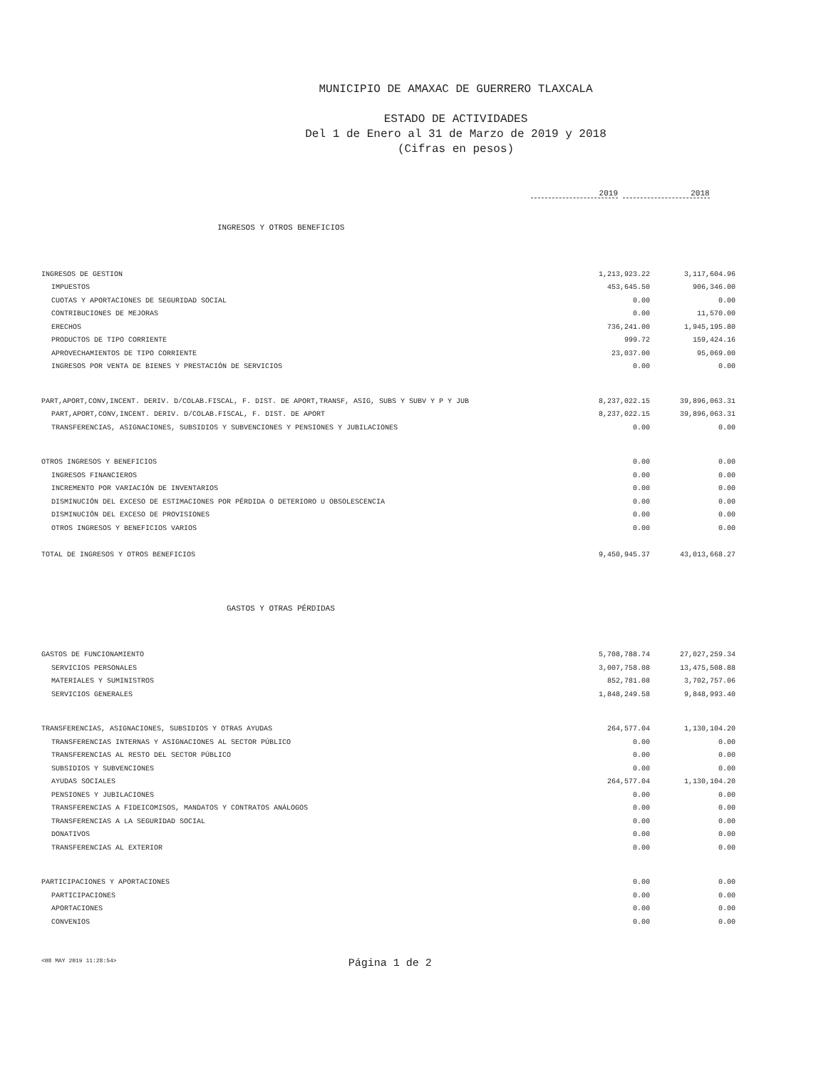MUNICIPIO DE AMAXAC DE GUERRERO TLAXCALA
ESTADO DE ACTIVIDADES
Del 1 de Enero al 31 de Marzo de 2019 y 2018
(Cifras en pesos)
2019 2018
INGRESOS Y OTROS BENEFICIOS
| INGRESOS DE GESTION | 1,213,923.22 | 3,117,604.96 |
| IMPUESTOS | 453,645.50 | 906,346.00 |
| CUOTAS Y APORTACIONES DE SEGURIDAD SOCIAL | 0.00 | 0.00 |
| CONTRIBUCIONES DE MEJORAS | 0.00 | 11,570.00 |
| ERECHOS | 736,241.00 | 1,945,195.80 |
| PRODUCTOS DE TIPO CORRIENTE | 999.72 | 159,424.16 |
| APROVECHAMIENTOS DE TIPO CORRIENTE | 23,037.00 | 95,069.00 |
| INGRESOS POR VENTA DE BIENES Y PRESTACIÓN DE SERVICIOS | 0.00 | 0.00 |
| PART,APORT,CONV,INCENT. DERIV. D/COLAB.FISCAL, F. DIST. DE APORT,TRANSF, ASIG, SUBS Y SUBV Y P Y JUB | 8,237,022.15 | 39,896,063.31 |
| PART,APORT,CONV,INCENT. DERIV. D/COLAB.FISCAL, F. DIST. DE APORT | 8,237,022.15 | 39,896,063.31 |
| TRANSFERENCIAS, ASIGNACIONES, SUBSIDIOS Y SUBVENCIONES Y PENSIONES Y JUBILACIONES | 0.00 | 0.00 |
| OTROS INGRESOS Y BENEFICIOS | 0.00 | 0.00 |
| INGRESOS FINANCIEROS | 0.00 | 0.00 |
| INCREMENTO POR VARIACIÓN DE INVENTARIOS | 0.00 | 0.00 |
| DISMINUCIÓN DEL EXCESO DE ESTIMACIONES POR PÉRDIDA O DETERIORO U OBSOLESCENCIA | 0.00 | 0.00 |
| DISMINUCIÓN DEL EXCESO DE PROVISIONES | 0.00 | 0.00 |
| OTROS INGRESOS Y BENEFICIOS VARIOS | 0.00 | 0.00 |
| TOTAL DE INGRESOS Y OTROS BENEFICIOS | 9,450,945.37 | 43,013,668.27 |
GASTOS Y OTRAS PÉRDIDAS
| GASTOS DE FUNCIONAMIENTO | 5,708,788.74 | 27,027,259.34 |
| SERVICIOS PERSONALES | 3,007,758.08 | 13,475,508.88 |
| MATERIALES Y SUMINISTROS | 852,781.08 | 3,702,757.06 |
| SERVICIOS GENERALES | 1,848,249.58 | 9,848,993.40 |
| TRANSFERENCIAS, ASIGNACIONES, SUBSIDIOS Y OTRAS AYUDAS | 264,577.04 | 1,130,104.20 |
| TRANSFERENCIAS INTERNAS Y ASIGNACIONES AL SECTOR PÚBLICO | 0.00 | 0.00 |
| TRANSFERENCIAS AL RESTO DEL SECTOR PÚBLICO | 0.00 | 0.00 |
| SUBSIDIOS Y SUBVENCIONES | 0.00 | 0.00 |
| AYUDAS SOCIALES | 264,577.04 | 1,130,104.20 |
| PENSIONES Y JUBILACIONES | 0.00 | 0.00 |
| TRANSFERENCIAS A FIDEICOMISOS, MANDATOS Y CONTRATOS ANÁLOGOS | 0.00 | 0.00 |
| TRANSFERENCIAS A LA SEGURIDAD SOCIAL | 0.00 | 0.00 |
| DONATIVOS | 0.00 | 0.00 |
| TRANSFERENCIAS AL EXTERIOR | 0.00 | 0.00 |
| PARTICIPACIONES Y APORTACIONES | 0.00 | 0.00 |
| PARTICIPACIONES | 0.00 | 0.00 |
| APORTACIONES | 0.00 | 0.00 |
| CONVENIOS | 0.00 | 0.00 |
<08 MAY 2019 11:28:54> Página 1 de 2